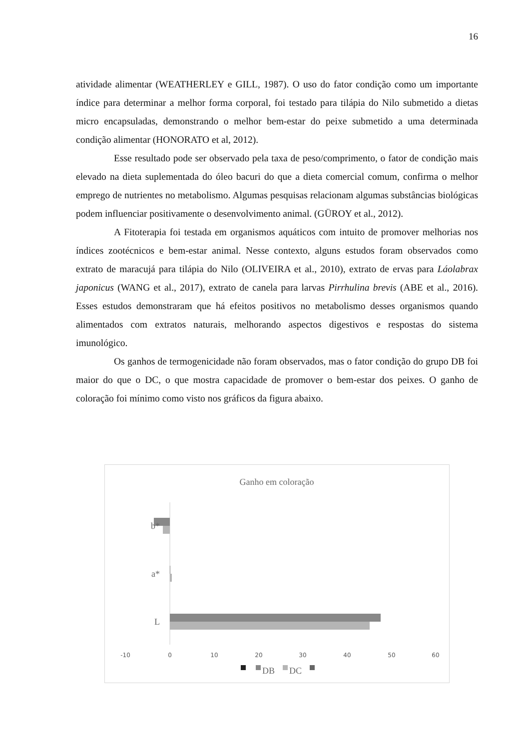16
atividade alimentar (WEATHERLEY e GILL, 1987). O uso do fator condição como um importante índice para determinar a melhor forma corporal, foi testado para tilápia do Nilo submetido a dietas micro encapsuladas, demonstrando o melhor bem-estar do peixe submetido a uma determinada condição alimentar (HONORATO et al, 2012).
Esse resultado pode ser observado pela taxa de peso/comprimento, o fator de condição mais elevado na dieta suplementada do óleo bacuri do que a dieta comercial comum, confirma o melhor emprego de nutrientes no metabolismo. Algumas pesquisas relacionam algumas substâncias biológicas podem influenciar positivamente o desenvolvimento animal. (GÜROY et al., 2012).
A Fitoterapia foi testada em organismos aquáticos com intuito de promover melhorias nos índices zootécnicos e bem-estar animal. Nesse contexto, alguns estudos foram observados como extrato de maracujá para tilápia do Nilo (OLIVEIRA et al., 2010), extrato de ervas para Láolabrax japonicus (WANG et al., 2017), extrato de canela para larvas Pirrhulina brevis (ABE et al., 2016). Esses estudos demonstraram que há efeitos positivos no metabolismo desses organismos quando alimentados com extratos naturais, melhorando aspectos digestivos e respostas do sistema imunológico.
Os ganhos de termogenicidade não foram observados, mas o fator condição do grupo DB foi maior do que o DC, o que mostra capacidade de promover o bem-estar dos peixes. O ganho de coloração foi mínimo como visto nos gráficos da figura abaixo.
Ganho em coloração
b*
a*
L
-10
0
10
20
30
40
50
60
DB
DC